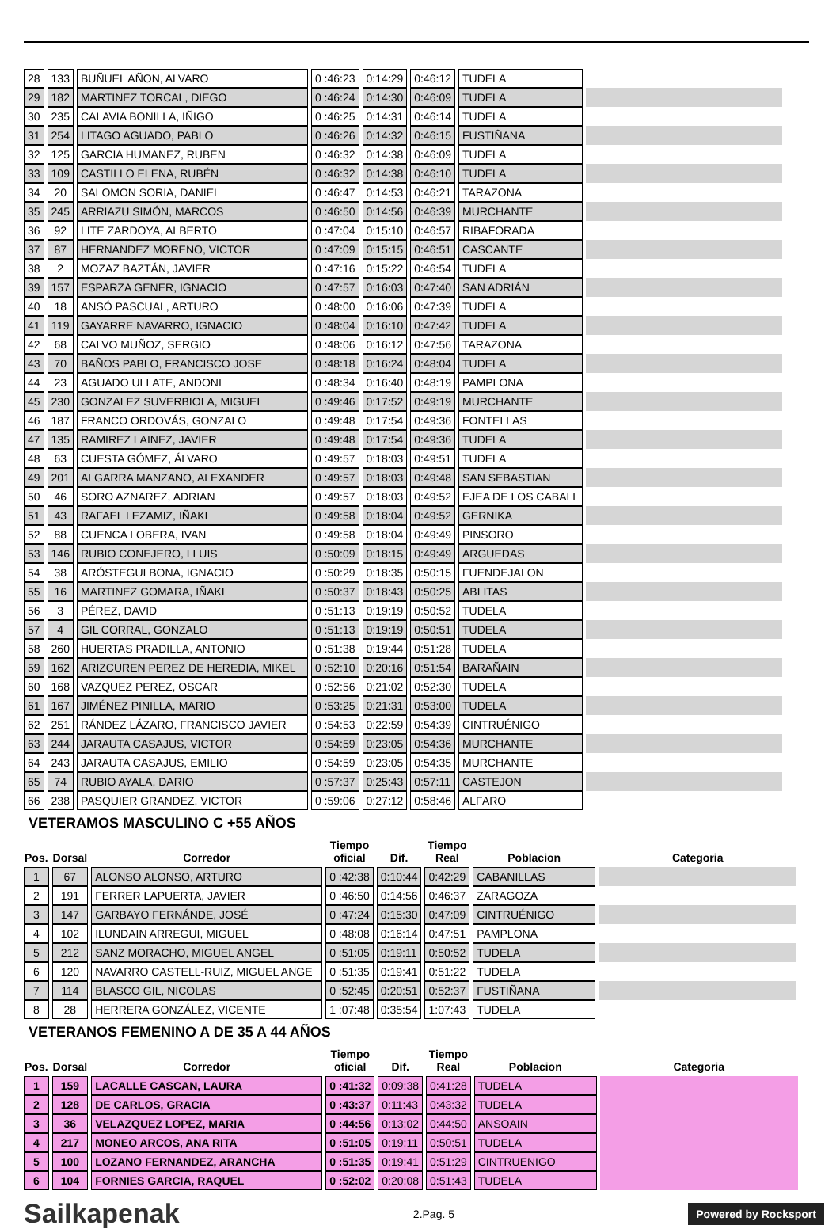| 28 | 133 | BUÑUEL AÑON, ALVARO | 0 :46:23 | 0:14:29 | 0:46:12 | TUDELA | |
| 29 | 182 | MARTINEZ TORCAL, DIEGO | 0 :46:24 | 0:14:30 | 0:46:09 | TUDELA | |
| 30 | 235 | CALAVIA BONILLA, IÑIGO | 0 :46:25 | 0:14:31 | 0:46:14 | TUDELA | |
| 31 | 254 | LITAGO AGUADO, PABLO | 0 :46:26 | 0:14:32 | 0:46:15 | FUSTIÑANA | |
| 32 | 125 | GARCIA HUMANEZ, RUBEN | 0 :46:32 | 0:14:38 | 0:46:09 | TUDELA | |
| 33 | 109 | CASTILLO ELENA, RUBÉN | 0 :46:32 | 0:14:38 | 0:46:10 | TUDELA | |
| 34 | 20 | SALOMON SORIA, DANIEL | 0 :46:47 | 0:14:53 | 0:46:21 | TARAZONA | |
| 35 | 245 | ARRIAZU SIMÓN, MARCOS | 0 :46:50 | 0:14:56 | 0:46:39 | MURCHANTE | |
| 36 | 92 | LITE ZARDOYA, ALBERTO | 0 :47:04 | 0:15:10 | 0:46:57 | RIBAFORADA | |
| 37 | 87 | HERNANDEZ MORENO, VICTOR | 0 :47:09 | 0:15:15 | 0:46:51 | CASCANTE | |
| 38 | 2 | MOZAZ BAZTÁN, JAVIER | 0 :47:16 | 0:15:22 | 0:46:54 | TUDELA | |
| 39 | 157 | ESPARZA GENER, IGNACIO | 0 :47:57 | 0:16:03 | 0:47:40 | SAN ADRIÁN | |
| 40 | 18 | ANSÓ PASCUAL, ARTURO | 0 :48:00 | 0:16:06 | 0:47:39 | TUDELA | |
| 41 | 119 | GAYARRE NAVARRO, IGNACIO | 0 :48:04 | 0:16:10 | 0:47:42 | TUDELA | |
| 42 | 68 | CALVO MUÑOZ, SERGIO | 0 :48:06 | 0:16:12 | 0:47:56 | TARAZONA | |
| 43 | 70 | BAÑOS PABLO, FRANCISCO JOSE | 0 :48:18 | 0:16:24 | 0:48:04 | TUDELA | |
| 44 | 23 | AGUADO ULLATE, ANDONI | 0 :48:34 | 0:16:40 | 0:48:19 | PAMPLONA | |
| 45 | 230 | GONZALEZ SUVERBIOLA, MIGUEL | 0 :49:46 | 0:17:52 | 0:49:19 | MURCHANTE | |
| 46 | 187 | FRANCO ORDOVÁS, GONZALO | 0 :49:48 | 0:17:54 | 0:49:36 | FONTELLAS | |
| 47 | 135 | RAMIREZ LAINEZ, JAVIER | 0 :49:48 | 0:17:54 | 0:49:36 | TUDELA | |
| 48 | 63 | CUESTA GÓMEZ, ÁLVARO | 0 :49:57 | 0:18:03 | 0:49:51 | TUDELA | |
| 49 | 201 | ALGARRA MANZANO, ALEXANDER | 0 :49:57 | 0:18:03 | 0:49:48 | SAN SEBASTIAN | |
| 50 | 46 | SORO AZNAREZ, ADRIAN | 0 :49:57 | 0:18:03 | 0:49:52 | EJEA DE LOS CABALL | |
| 51 | 43 | RAFAEL LEZAMIZ, IÑAKI | 0 :49:58 | 0:18:04 | 0:49:52 | GERNIKA | |
| 52 | 88 | CUENCA LOBERA, IVAN | 0 :49:58 | 0:18:04 | 0:49:49 | PINSORO | |
| 53 | 146 | RUBIO CONEJERO, LLUIS | 0 :50:09 | 0:18:15 | 0:49:49 | ARGUEDAS | |
| 54 | 38 | ARÓSTEGUI BONA, IGNACIO | 0 :50:29 | 0:18:35 | 0:50:15 | FUENDEJALON | |
| 55 | 16 | MARTINEZ GOMARA, IÑAKI | 0 :50:37 | 0:18:43 | 0:50:25 | ABLITAS | |
| 56 | 3 | PÉREZ, DAVID | 0 :51:13 | 0:19:19 | 0:50:52 | TUDELA | |
| 57 | 4 | GIL CORRAL, GONZALO | 0 :51:13 | 0:19:19 | 0:50:51 | TUDELA | |
| 58 | 260 | HUERTAS PRADILLA, ANTONIO | 0 :51:38 | 0:19:44 | 0:51:28 | TUDELA | |
| 59 | 162 | ARIZCUREN PEREZ DE HEREDIA, MIKEL | 0 :52:10 | 0:20:16 | 0:51:54 | BARAÑAIN | |
| 60 | 168 | VAZQUEZ PEREZ, OSCAR | 0 :52:56 | 0:21:02 | 0:52:30 | TUDELA | |
| 61 | 167 | JIMÉNEZ PINILLA, MARIO | 0 :53:25 | 0:21:31 | 0:53:00 | TUDELA | |
| 62 | 251 | RÁNDEZ LÁZARO, FRANCISCO JAVIER | 0 :54:53 | 0:22:59 | 0:54:39 | CINTRUÉNIGO | |
| 63 | 244 | JARAUTA CASAJUS, VICTOR | 0 :54:59 | 0:23:05 | 0:54:36 | MURCHANTE | |
| 64 | 243 | JARAUTA CASAJUS, EMILIO | 0 :54:59 | 0:23:05 | 0:54:35 | MURCHANTE | |
| 65 | 74 | RUBIO AYALA, DARIO | 0 :57:37 | 0:25:43 | 0:57:11 | CASTEJON | |
| 66 | 238 | PASQUIER GRANDEZ, VICTOR | 0 :59:06 | 0:27:12 | 0:58:46 | ALFARO | |
VETERAMOS MASCULINO C +55 AÑOS
| Pos. | Dorsal | Corredor | Tiempo oficial | Dif. | Tiempo Real | Poblacion | Categoria |
| --- | --- | --- | --- | --- | --- | --- | --- |
| 1 | 67 | ALONSO ALONSO, ARTURO | 0 :42:38 | 0:10:44 | 0:42:29 | CABANILLAS | |
| 2 | 191 | FERRER LAPUERTA, JAVIER | 0 :46:50 | 0:14:56 | 0:46:37 | ZARAGOZA | |
| 3 | 147 | GARBAYO FERNÁNDE, JOSÉ | 0 :47:24 | 0:15:30 | 0:47:09 | CINTRUÉNIGO | |
| 4 | 102 | ILUNDAIN ARREGUI, MIGUEL | 0 :48:08 | 0:16:14 | 0:47:51 | PAMPLONA | |
| 5 | 212 | SANZ MORACHO, MIGUEL ANGEL | 0 :51:05 | 0:19:11 | 0:50:52 | TUDELA | |
| 6 | 120 | NAVARRO CASTELL-RUIZ, MIGUEL ANGE | 0 :51:35 | 0:19:41 | 0:51:22 | TUDELA | |
| 7 | 114 | BLASCO GIL, NICOLAS | 0 :52:45 | 0:20:51 | 0:52:37 | FUSTIÑANA | |
| 8 | 28 | HERRERA GONZÁLEZ, VICENTE | 1 :07:48 | 0:35:54 | 1:07:43 | TUDELA | |
VETERANOS FEMENINO A DE 35 A 44 AÑOS
| Pos. | Dorsal | Corredor | Tiempo oficial | Dif. | Tiempo Real | Poblacion | Categoria |
| --- | --- | --- | --- | --- | --- | --- | --- |
| 1 | 159 | LACALLE CASCAN, LAURA | 0 :41:32 | 0:09:38 | 0:41:28 | TUDELA | |
| 2 | 128 | DE CARLOS, GRACIA | 0 :43:37 | 0:11:43 | 0:43:32 | TUDELA | |
| 3 | 36 | VELAZQUEZ LOPEZ, MARIA | 0 :44:56 | 0:13:02 | 0:44:50 | ANSOAIN | |
| 4 | 217 | MONEO ARCOS, ANA RITA | 0 :51:05 | 0:19:11 | 0:50:51 | TUDELA | |
| 5 | 100 | LOZANO FERNANDEZ, ARANCHA | 0 :51:35 | 0:19:41 | 0:51:29 | CINTRUENIGO | |
| 6 | 104 | FORNIES GARCIA, RAQUEL | 0 :52:02 | 0:20:08 | 0:51:43 | TUDELA | |
Sailkapenak 2.Pag. 5 Powered by Rocksport